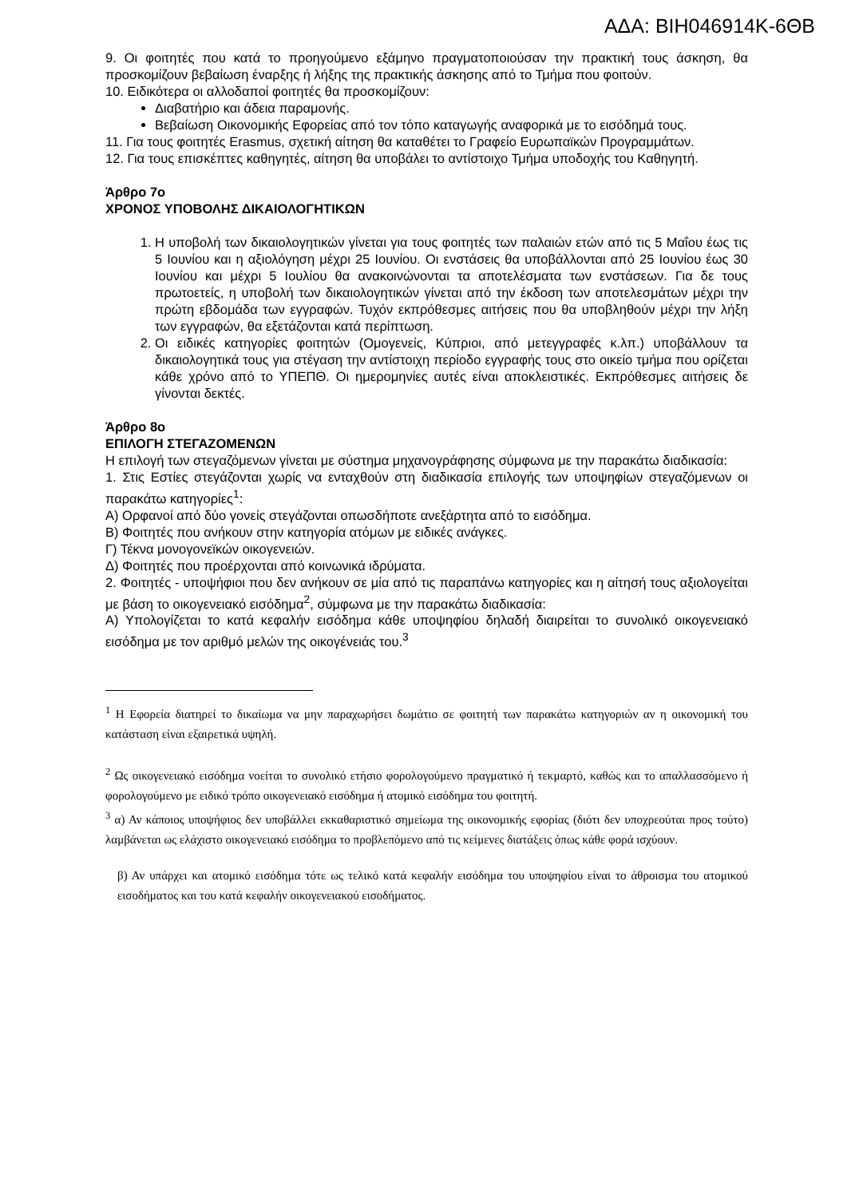ΑΔΑ: ΒΙΗ046914Κ-6ΘΒ
9. Οι φοιτητές που κατά το προηγούμενο εξάμηνο πραγματοποιούσαν την πρακτική τους άσκηση, θα προσκομίζουν βεβαίωση έναρξης ή λήξης της πρακτικής άσκησης από το Τμήμα που φοιτούν.
10. Ειδικότερα οι αλλοδαποί φοιτητές θα προσκομίζουν:
Διαβατήριο και άδεια παραμονής.
Βεβαίωση Οικονομικής Εφορείας από τον τόπο καταγωγής αναφορικά με το εισόδημά τους.
11. Για τους φοιτητές Erasmus, σχετική αίτηση θα καταθέτει το Γραφείο Ευρωπαϊκών Προγραμμάτων.
12. Για τους επισκέπτες καθηγητές, αίτηση θα υποβάλει το αντίστοιχο Τμήμα υποδοχής του Καθηγητή.
Άρθρο 7ο
ΧΡΟΝΟΣ ΥΠΟΒΟΛΗΣ ΔΙΚΑΙΟΛΟΓΗΤΙΚΩΝ
1. Η υποβολή των δικαιολογητικών γίνεται για τους φοιτητές των παλαιών ετών από τις 5 Μαΐου έως τις 5 Ιουνίου και η αξιολόγηση μέχρι 25 Ιουνίου. Οι ενστάσεις θα υποβάλλονται από 25 Ιουνίου έως 30 Ιουνίου και μέχρι 5 Ιουλίου θα ανακοινώνονται τα αποτελέσματα των ενστάσεων. Για δε τους πρωτοετείς, η υποβολή των δικαιολογητικών γίνεται από την έκδοση των αποτελεσμάτων μέχρι την πρώτη εβδομάδα των εγγραφών. Τυχόν εκπρόθεσμες αιτήσεις που θα υποβληθούν μέχρι την λήξη των εγγραφών, θα εξετάζονται κατά περίπτωση.
2. Οι ειδικές κατηγορίες φοιτητών (Ομογενείς, Κύπριοι, από μετεγγραφές κ.λπ.) υποβάλλουν τα δικαιολογητικά τους για στέγαση την αντίστοιχη περίοδο εγγραφής τους στο οικείο τμήμα που ορίζεται κάθε χρόνο από το ΥΠΕΠΘ. Οι ημερομηνίες αυτές είναι αποκλειστικές. Εκπρόθεσμες αιτήσεις δε γίνονται δεκτές.
Άρθρο 8ο
ΕΠΙΛΟΓΗ ΣΤΕΓΑΖΟΜΕΝΩΝ
Η επιλογή των στεγαζόμενων γίνεται με σύστημα μηχανογράφησης σύμφωνα με την παρακάτω διαδικασία:
1. Στις Εστίες στεγάζονται χωρίς να ενταχθούν στη διαδικασία επιλογής των υποψηφίων στεγαζόμενων οι παρακάτω κατηγορίες<sup>1</sup>:
Α) Ορφανοί από δύο γονείς στεγάζονται οπωσδήποτε ανεξάρτητα από το εισόδημα.
Β) Φοιτητές που ανήκουν στην κατηγορία ατόμων με ειδικές ανάγκες.
Γ) Τέκνα μονογονεϊκών οικογενειών.
Δ) Φοιτητές που προέρχονται από κοινωνικά ιδρύματα.
2. Φοιτητές - υποψήφιοι που δεν ανήκουν σε μία από τις παραπάνω κατηγορίες και η αίτησή τους αξιολογείται με βάση το οικογενειακό εισόδημα<sup>2</sup>, σύμφωνα με την παρακάτω διαδικασία:
Α) Υπολογίζεται το κατά κεφαλήν εισόδημα κάθε υποψηφίου δηλαδή διαιρείται το συνολικό οικογενειακό εισόδημα με τον αριθμό μελών της οικογένειάς του.<sup>3</sup>
<sup>1</sup> Η Εφορεία διατηρεί το δικαίωμα να μην παραχωρήσει δωμάτιο σε φοιτητή των παρακάτω κατηγοριών αν η οικονομική του κατάσταση είναι εξαιρετικά υψηλή.
<sup>2</sup> Ως οικογενειακό εισόδημα νοείται το συνολικό ετήσιο φορολογούμενο πραγματικό ή τεκμαρτό, καθώς και το απαλλασσόμενο ή φορολογούμενο με ειδικό τρόπο οικογενειακό εισόδημα ή ατομικό εισόδημα του φοιτητή.
<sup>3</sup> α) Αν κάποιος υποψήφιος δεν υποβάλλει εκκαθαριστικό σημείωμα της οικονομικής εφορίας (διότι δεν υποχρεούται προς τούτο) λαμβάνεται ως ελάχιστο οικογενειακό εισόδημα το προβλεπόμενο από τις κείμενες διατάξεις όπως κάθε φορά ισχύουν.
β) Αν υπάρχει και ατομικό εισόδημα τότε ως τελικό κατά κεφαλήν εισόδημα του υποψηφίου είναι το άθροισμα του ατομικού εισοδήματος και του κατά κεφαλήν οικογενειακού εισοδήματος.